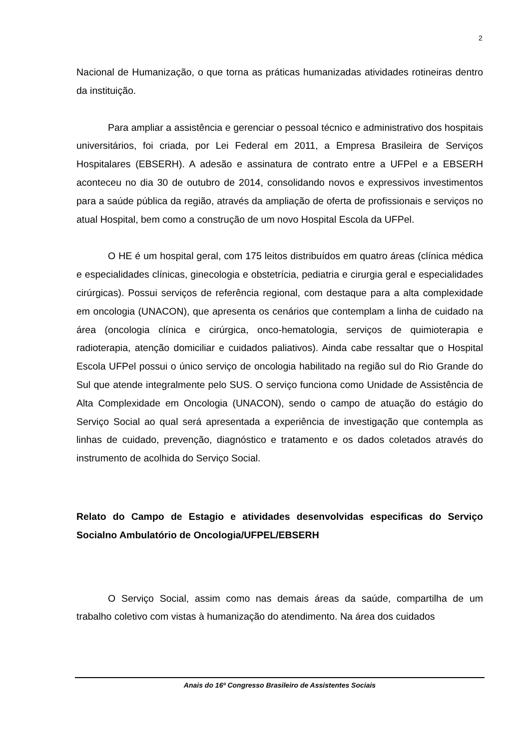2
Nacional de Humanização, o que torna as práticas humanizadas atividades rotineiras dentro da instituição.
Para ampliar a assistência e gerenciar o pessoal técnico e administrativo dos hospitais universitários, foi criada, por Lei Federal em 2011, a Empresa Brasileira de Serviços Hospitalares (EBSERH). A adesão e assinatura de contrato entre a UFPel e a EBSERH aconteceu no dia 30 de outubro de 2014, consolidando novos e expressivos investimentos para a saúde pública da região, através da ampliação de oferta de profissionais e serviços no atual Hospital, bem como a construção de um novo Hospital Escola da UFPel.
O HE é um hospital geral, com 175 leitos distribuídos em quatro áreas (clínica médica e especialidades clínicas, ginecologia e obstetrícia, pediatria e cirurgia geral e especialidades cirúrgicas). Possui serviços de referência regional, com destaque para a alta complexidade em oncologia (UNACON), que apresenta os cenários que contemplam a linha de cuidado na área (oncologia clínica e cirúrgica, onco-hematologia, serviços de quimioterapia e radioterapia, atenção domiciliar e cuidados paliativos). Ainda cabe ressaltar que o Hospital Escola UFPel possui o único serviço de oncologia habilitado na região sul do Rio Grande do Sul que atende integralmente pelo SUS. O serviço funciona como Unidade de Assistência de Alta Complexidade em Oncologia (UNACON), sendo o campo de atuação do estágio do Serviço Social ao qual será apresentada a experiência de investigação que contempla as linhas de cuidado, prevenção, diagnóstico e tratamento e os dados coletados através do instrumento de acolhida do Serviço Social.
Relato do Campo de Estagio e atividades desenvolvidas especificas do Serviço Socialno Ambulatório de Oncologia/UFPEL/EBSERH
O Serviço Social, assim como nas demais áreas da saúde, compartilha de um trabalho coletivo com vistas à humanização do atendimento. Na área dos cuidados
Anais do 16º Congresso Brasileiro de Assistentes Sociais